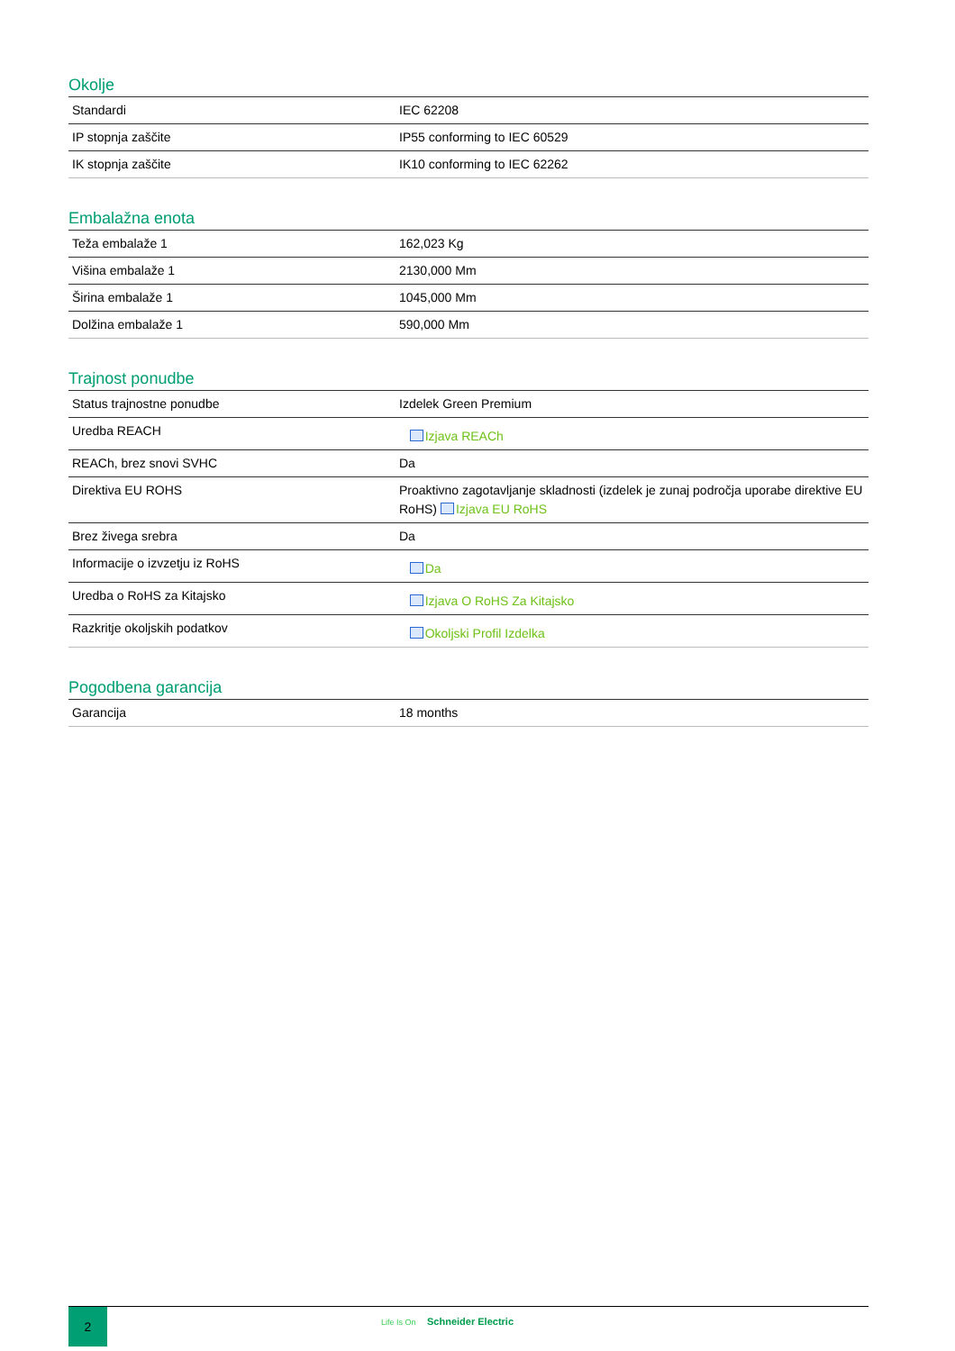Okolje
| Standardi | IEC 62208 |
| IP stopnja zaščite | IP55 conforming to IEC 60529 |
| IK stopnja zaščite | IK10 conforming to IEC 62262 |
Embalažna enota
| Teža embalaže 1 | 162,023 Kg |
| Višina embalaže 1 | 2130,000 Mm |
| Širina embalaže 1 | 1045,000 Mm |
| Dolžina embalaže 1 | 590,000 Mm |
Trajnost ponudbe
| Status trajnostne ponudbe | Izdelek Green Premium |
| Uredba REACH | Izjava REACh |
| REACh, brez snovi SVHC | Da |
| Direktiva EU ROHS | Proaktivno zagotavljanje skladnosti (izdelek je zunaj področja uporabe direktive EU RoHS) Izjava EU RoHS |
| Brez živega srebra | Da |
| Informacije o izvzetju iz RoHS | Da |
| Uredba o RoHS za Kitajsko | Izjava O RoHS Za Kitajsko |
| Razkritje okoljskih podatkov | Okoljski Profil Izdelka |
Pogodbena garancija
| Garancija | 18 months |
2 Life Is On Schneider Electric